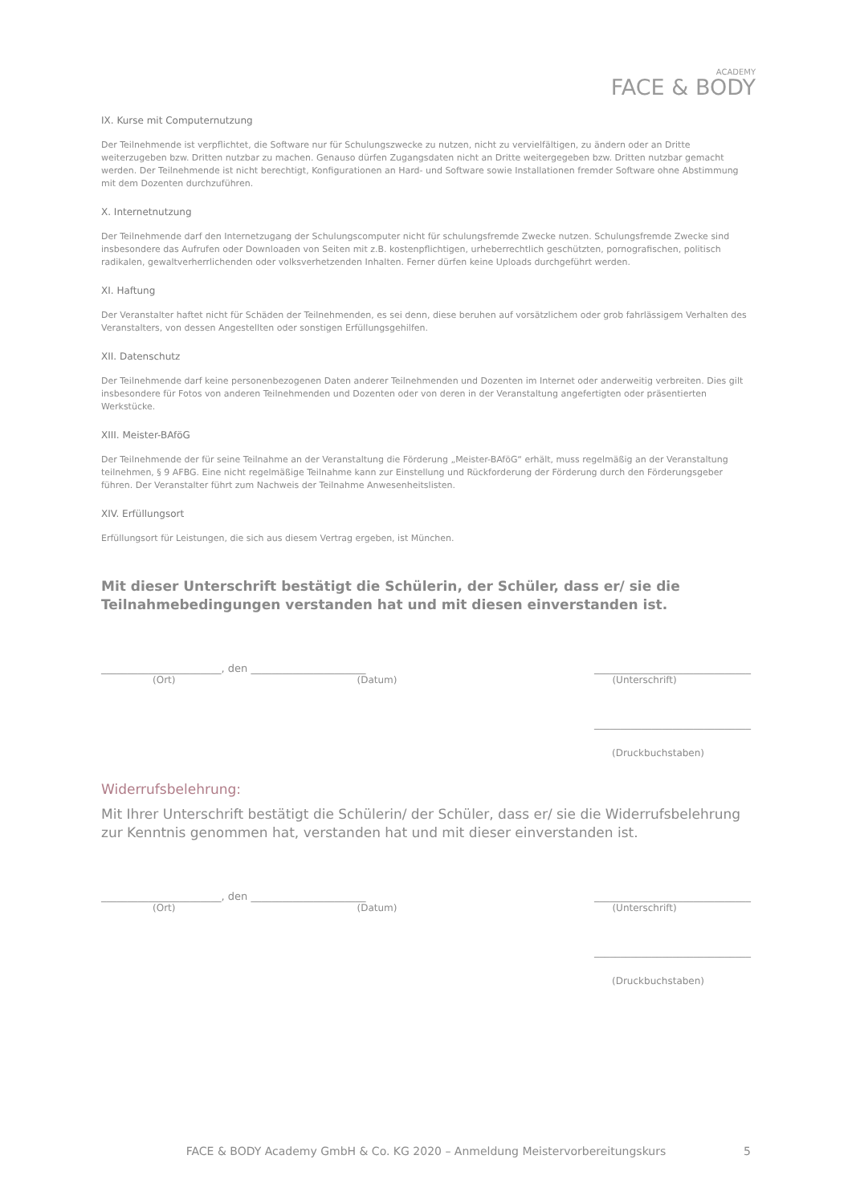ACADEMY
FACE & BODY
IX. Kurse mit Computernutzung
Der Teilnehmende ist verpflichtet, die Software nur für Schulungszwecke zu nutzen, nicht zu vervielfältigen, zu ändern oder an Dritte weiterzugeben bzw. Dritten nutzbar zu machen. Genauso dürfen Zugangsdaten nicht an Dritte weitergegeben bzw. Dritten nutzbar gemacht werden. Der Teilnehmende ist nicht berechtigt, Konfigurationen an Hard- und Software sowie Installationen fremder Software ohne Abstimmung mit dem Dozenten durchzuführen.
X. Internetnutzung
Der Teilnehmende darf den Internetzugang der Schulungscomputer nicht für schulungsfremde Zwecke nutzen. Schulungsfremde Zwecke sind insbesondere das Aufrufen oder Downloaden von Seiten mit z.B. kostenpflichtigen, urheberrechtlich geschützten, pornografischen, politisch radikalen, gewaltverherrlichenden oder volksverhetzenden Inhalten. Ferner dürfen keine Uploads durchgeführt werden.
XI. Haftung
Der Veranstalter haftet nicht für Schäden der Teilnehmenden, es sei denn, diese beruhen auf vorsätzlichem oder grob fahrlässigem Verhalten des Veranstalters, von dessen Angestellten oder sonstigen Erfüllungsgehilfen.
XII. Datenschutz
Der Teilnehmende darf keine personenbezogenen Daten anderer Teilnehmenden und Dozenten im Internet oder anderweitig verbreiten. Dies gilt insbesondere für Fotos von anderen Teilnehmenden und Dozenten oder von deren in der Veranstaltung angefertigten oder präsentierten Werkstücke.
XIII. Meister-BAföG
Der Teilnehmende der für seine Teilnahme an der Veranstaltung die Förderung „Meister-BAföG“ erhält, muss regelmäßig an der Veranstaltung teilnehmen, § 9 AFBG. Eine nicht regelmäßige Teilnahme kann zur Einstellung und Rückforderung der Förderung durch den Förderungsgeber führen. Der Veranstalter führt zum Nachweis der Teilnahme Anwesenheitslisten.
XIV. Erfüllungsort
Erfüllungsort für Leistungen, die sich aus diesem Vertrag ergeben, ist München.
Mit dieser Unterschrift bestätigt die Schülerin, der Schüler, dass er/ sie die Teilnahmebedingungen verstanden hat und mit diesen einverstanden ist.
_______________________, den ______________________ ______________________________
(Ort) (Datum) (Unterschrift)
______________________________
(Druckbuchstaben)
Widerrufsbelehrung:
Mit Ihrer Unterschrift bestätigt die Schülerin/ der Schüler, dass er/ sie die Widerrufsbelehrung zur Kenntnis genommen hat, verstanden hat und mit dieser einverstanden ist.
_______________________, den ______________________ ______________________________
(Ort) (Datum) (Unterschrift)
______________________________
(Druckbuchstaben)
FACE & BODY Academy GmbH & Co. KG 2020 – Anmeldung Meistervorbereitungskurs 5